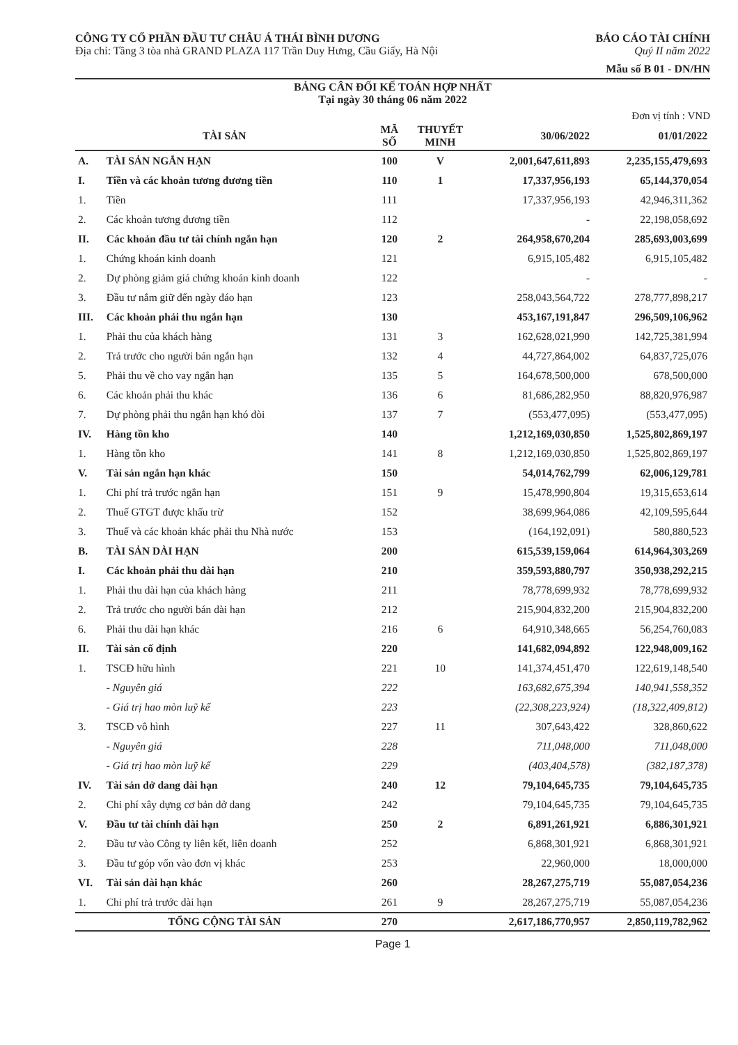CÔNG TY CỔ PHẦN ĐẦU TƯ CHÂU Á THÁI BÌNH DƯƠNG
Địa chỉ: Tầng 3 tòa nhà GRAND PLAZA 117 Trần Duy Hưng, Cầu Giấy, Hà Nội
BÁO CÁO TÀI CHÍNH
Quý II năm 2022
Mẫu số B 01 - DN/HN
BẢNG CÂN ĐỐI KẾ TOÁN HỢP NHẤT
Tại ngày 30 tháng 06 năm 2022
Đơn vị tính : VND
| TÀI SẢN | | MÃ SỐ | THUYẾT MINH | 30/06/2022 | 01/01/2022 |
| --- | --- | --- | --- | --- | --- |
| A. | TÀI SẢN NGẮN HẠN | 100 | V | 2,001,647,611,893 | 2,235,155,479,693 |
| I. | Tiền và các khoản tương đương tiền | 110 | 1 | 17,337,956,193 | 65,144,370,054 |
| 1. | Tiền | 111 | | 17,337,956,193 | 42,946,311,362 |
| 2. | Các khoản tương đương tiền | 112 | | - | 22,198,058,692 |
| II. | Các khoản đầu tư tài chính ngắn hạn | 120 | 2 | 264,958,670,204 | 285,693,003,699 |
| 1. | Chứng khoán kinh doanh | 121 | | 6,915,105,482 | 6,915,105,482 |
| 2. | Dự phòng giảm giá chứng khoán kinh doanh | 122 | | - | - |
| 3. | Đầu tư nắm giữ đến ngày đáo hạn | 123 | | 258,043,564,722 | 278,777,898,217 |
| III. | Các khoản phải thu ngắn hạn | 130 | | 453,167,191,847 | 296,509,106,962 |
| 1. | Phải thu của khách hàng | 131 | 3 | 162,628,021,990 | 142,725,381,994 |
| 2. | Trả trước cho người bán ngắn hạn | 132 | 4 | 44,727,864,002 | 64,837,725,076 |
| 5. | Phải thu về cho vay ngắn hạn | 135 | 5 | 164,678,500,000 | 678,500,000 |
| 6. | Các khoản phải thu khác | 136 | 6 | 81,686,282,950 | 88,820,976,987 |
| 7. | Dự phòng phải thu ngắn hạn khó đòi | 137 | 7 | (553,477,095) | (553,477,095) |
| IV. | Hàng tồn kho | 140 | | 1,212,169,030,850 | 1,525,802,869,197 |
| 1. | Hàng tồn kho | 141 | 8 | 1,212,169,030,850 | 1,525,802,869,197 |
| V. | Tài sản ngắn hạn khác | 150 | | 54,014,762,799 | 62,006,129,781 |
| 1. | Chi phí trả trước ngắn hạn | 151 | 9 | 15,478,990,804 | 19,315,653,614 |
| 2. | Thuế GTGT được khấu trừ | 152 | | 38,699,964,086 | 42,109,595,644 |
| 3. | Thuế và các khoản khác phải thu Nhà nước | 153 | | (164,192,091) | 580,880,523 |
| B. | TÀI SẢN DÀI HẠN | 200 | | 615,539,159,064 | 614,964,303,269 |
| I. | Các khoản phải thu dài hạn | 210 | | 359,593,880,797 | 350,938,292,215 |
| 1. | Phải thu dài hạn của khách hàng | 211 | | 78,778,699,932 | 78,778,699,932 |
| 2. | Trả trước cho người bán dài hạn | 212 | | 215,904,832,200 | 215,904,832,200 |
| 6. | Phải thu dài hạn khác | 216 | 6 | 64,910,348,665 | 56,254,760,083 |
| II. | Tài sản cố định | 220 | | 141,682,094,892 | 122,948,009,162 |
| 1. | TSCĐ hữu hình | 221 | 10 | 141,374,451,470 | 122,619,148,540 |
| | - Nguyên giá | 222 | | 163,682,675,394 | 140,941,558,352 |
| | - Giá trị hao mòn luỹ kế | 223 | | (22,308,223,924) | (18,322,409,812) |
| 3. | TSCĐ vô hình | 227 | 11 | 307,643,422 | 328,860,622 |
| | - Nguyên giá | 228 | | 711,048,000 | 711,048,000 |
| | - Giá trị hao mòn luỹ kế | 229 | | (403,404,578) | (382,187,378) |
| IV. | Tài sản dở dang dài hạn | 240 | 12 | 79,104,645,735 | 79,104,645,735 |
| 2. | Chi phí xây dựng cơ bản dở dang | 242 | | 79,104,645,735 | 79,104,645,735 |
| V. | Đầu tư tài chính dài hạn | 250 | 2 | 6,891,261,921 | 6,886,301,921 |
| 2. | Đầu tư vào Công ty liên kết, liên doanh | 252 | | 6,868,301,921 | 6,868,301,921 |
| 3. | Đầu tư góp vốn vào đơn vị khác | 253 | | 22,960,000 | 18,000,000 |
| VI. | Tài sản dài hạn khác | 260 | | 28,267,275,719 | 55,087,054,236 |
| 1. | Chi phí trả trước dài hạn | 261 | 9 | 28,267,275,719 | 55,087,054,236 |
| TỔNG CỘNG TÀI SẢN | | 270 | | 2,617,186,770,957 | 2,850,119,782,962 |
Page 1